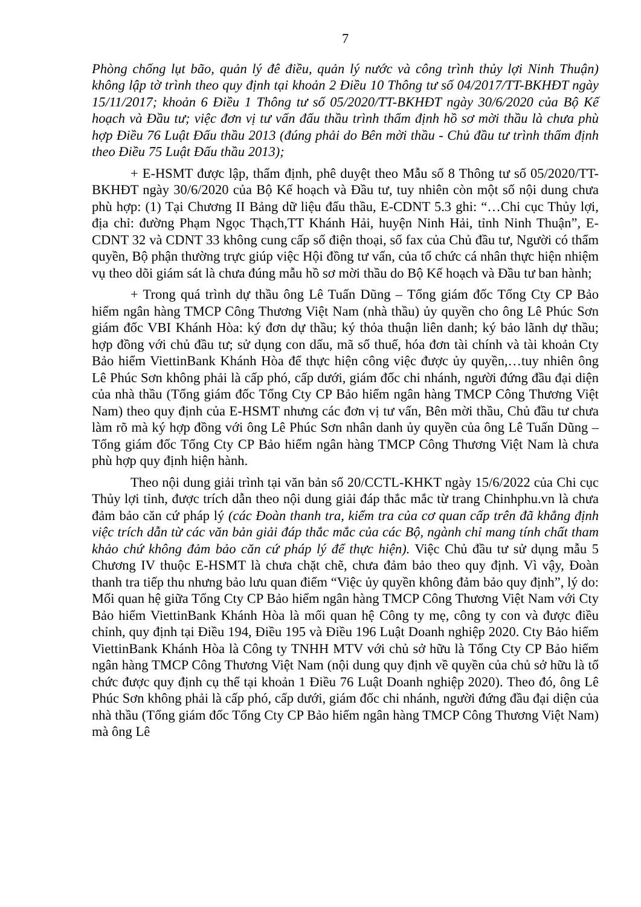7
Phòng chống lụt bão, quản lý đê điều, quản lý nước và công trình thủy lợi Ninh Thuận) không lập tờ trình theo quy định tại khoản 2 Điều 10 Thông tư số 04/2017/TT-BKHĐT ngày 15/11/2017; khoản 6 Điều 1 Thông tư số 05/2020/TT-BKHĐT ngày 30/6/2020 của Bộ Kế hoạch và Đầu tư; việc đơn vị tư vấn đấu thầu trình thẩm định hồ sơ mời thầu là chưa phù hợp Điều 76 Luật Đấu thầu 2013 (đúng phải do Bên mời thầu - Chủ đầu tư trình thẩm định theo Điều 75 Luật Đấu thầu 2013);
+ E-HSMT được lập, thẩm định, phê duyệt theo Mẫu số 8 Thông tư số 05/2020/TT-BKHĐT ngày 30/6/2020 của Bộ Kế hoạch và Đầu tư, tuy nhiên còn một số nội dung chưa phù hợp: (1) Tại Chương II Bảng dữ liệu đấu thầu, E-CDNT 5.3 ghi: “…Chi cục Thủy lợi, địa chỉ: đường Phạm Ngọc Thạch,TT Khánh Hải, huyện Ninh Hải, tỉnh Ninh Thuận”, E-CDNT 32 và CDNT 33 không cung cấp số điện thoại, số fax của Chủ đầu tư, Người có thẩm quyền, Bộ phận thường trực giúp việc Hội đồng tư vấn, của tổ chức cá nhân thực hiện nhiệm vụ theo dõi giám sát là chưa đúng mẫu hồ sơ mời thầu do Bộ Kế hoạch và Đầu tư ban hành;
+ Trong quá trình dự thầu ông Lê Tuấn Dũng – Tổng giám đốc Tổng Cty CP Bảo hiểm ngân hàng TMCP Công Thương Việt Nam (nhà thầu) ủy quyền cho ông Lê Phúc Sơn giám đốc VBI Khánh Hòa: ký đơn dự thầu; ký thỏa thuận liên danh; ký bảo lãnh dự thầu; hợp đồng với chủ đầu tư; sử dụng con dấu, mã số thuế, hóa đơn tài chính và tài khoản Cty Bảo hiểm ViettinBank Khánh Hòa để thực hiện công việc được ủy quyền,…tuy nhiên ông Lê Phúc Sơn không phải là cấp phó, cấp dưới, giám đốc chi nhánh, người đứng đầu đại diện của nhà thầu (Tổng giám đốc Tổng Cty CP Bảo hiểm ngân hàng TMCP Công Thương Việt Nam) theo quy định của E-HSMT nhưng các đơn vị tư vấn, Bên mời thầu, Chủ đầu tư chưa làm rõ mà ký hợp đồng với ông Lê Phúc Sơn nhân danh ủy quyền của ông Lê Tuấn Dũng – Tổng giám đốc Tổng Cty CP Bảo hiểm ngân hàng TMCP Công Thương Việt Nam là chưa phù hợp quy định hiện hành.
Theo nội dung giải trình tại văn bản số 20/CCTL-KHKT ngày 15/6/2022 của Chi cục Thủy lợi tỉnh, được trích dẫn theo nội dung giải đáp thắc mắc từ trang Chinhphu.vn là chưa đảm bảo căn cứ pháp lý (các Đoàn thanh tra, kiểm tra của cơ quan cấp trên đã khẳng định việc trích dẫn từ các văn bản giải đáp thắc mắc của các Bộ, ngành chỉ mang tính chất tham khảo chứ không đảm bảo căn cứ pháp lý để thực hiện). Việc Chủ đầu tư sử dụng mẫu 5 Chương IV thuộc E-HSMT là chưa chặt chẽ, chưa đảm bảo theo quy định. Vì vậy, Đoàn thanh tra tiếp thu nhưng bảo lưu quan điểm “Việc ủy quyền không đảm bảo quy định”, lý do: Mối quan hệ giữa Tổng Cty CP Bảo hiểm ngân hàng TMCP Công Thương Việt Nam với Cty Bảo hiểm ViettinBank Khánh Hòa là mối quan hệ Công ty mẹ, công ty con và được điều chỉnh, quy định tại Điều 194, Điều 195 và Điều 196 Luật Doanh nghiệp 2020. Cty Bảo hiểm ViettinBank Khánh Hòa là Công ty TNHH MTV với chủ sở hữu là Tổng Cty CP Bảo hiểm ngân hàng TMCP Công Thương Việt Nam (nội dung quy định về quyền của chủ sở hữu là tổ chức được quy định cụ thể tại khoản 1 Điều 76 Luật Doanh nghiệp 2020). Theo đó, ông Lê Phúc Sơn không phải là cấp phó, cấp dưới, giám đốc chi nhánh, người đứng đầu đại diện của nhà thầu (Tổng giám đốc Tổng Cty CP Bảo hiểm ngân hàng TMCP Công Thương Việt Nam) mà ông Lê